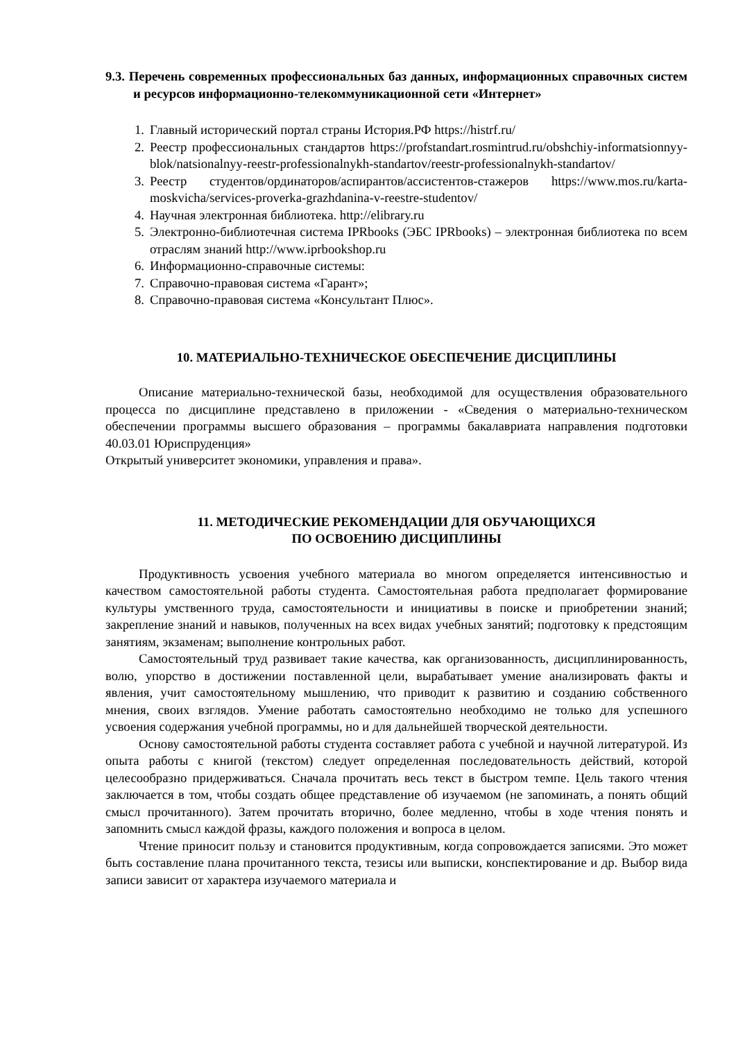9.3. Перечень современных профессиональных баз данных, информационных справочных систем и ресурсов информационно-телекоммуникационной сети «Интернет»
1. Главный исторический портал страны История.РФ https://histrf.ru/
2. Реестр профессиональных стандартов https://profstandart.rosmintrud.ru/obshchiy-informatsionnyy-blok/natsionalnyy-reestr-professionalnykh-standartov/reestr-professionalnykh-standartov/
3. Реестр студентов/ординаторов/аспирантов/ассистентов-стажеров https://www.mos.ru/karta-moskvicha/services-proverka-grazhdanina-v-reestre-studentov/
4. Научная электронная библиотека. http://elibrary.ru
5. Электронно-библиотечная система IPRbooks (ЭБС IPRbooks) – электронная библиотека по всем отраслям знаний http://www.iprbookshop.ru
6. Информационно-справочные системы:
7. Справочно-правовая система «Гарант»;
8. Справочно-правовая система «Консультант Плюс».
10. МАТЕРИАЛЬНО-ТЕХНИЧЕСКОЕ ОБЕСПЕЧЕНИЕ ДИСЦИПЛИНЫ
Описание материально-технической базы, необходимой для осуществления образовательного процесса по дисциплине представлено в приложении - «Сведения о материально-техническом обеспечении программы высшего образования – программы бакалавриата направления подготовки 40.03.01 Юриспруденция»
Открытый университет экономики, управления и права».
11. МЕТОДИЧЕСКИЕ РЕКОМЕНДАЦИИ ДЛЯ ОБУЧАЮЩИХСЯ
ПО ОСВОЕНИЮ ДИСЦИПЛИНЫ
Продуктивность усвоения учебного материала во многом определяется интенсивностью и качеством самостоятельной работы студента. Самостоятельная работа предполагает формирование культуры умственного труда, самостоятельности и инициативы в поиске и приобретении знаний; закрепление знаний и навыков, полученных на всех видах учебных занятий; подготовку к предстоящим занятиям, экзаменам; выполнение контрольных работ.
Самостоятельный труд развивает такие качества, как организованность, дисциплинированность, волю, упорство в достижении поставленной цели, вырабатывает умение анализировать факты и явления, учит самостоятельному мышлению, что приводит к развитию и созданию собственного мнения, своих взглядов. Умение работать самостоятельно необходимо не только для успешного усвоения содержания учебной программы, но и для дальнейшей творческой деятельности.
Основу самостоятельной работы студента составляет работа с учебной и научной литературой. Из опыта работы с книгой (текстом) следует определенная последовательность действий, которой целесообразно придерживаться. Сначала прочитать весь текст в быстром темпе. Цель такого чтения заключается в том, чтобы создать общее представление об изучаемом (не запоминать, а понять общий смысл прочитанного). Затем прочитать вторично, более медленно, чтобы в ходе чтения понять и запомнить смысл каждой фразы, каждого положения и вопроса в целом.
Чтение приносит пользу и становится продуктивным, когда сопровождается записями. Это может быть составление плана прочитанного текста, тезисы или выписки, конспектирование и др. Выбор вида записи зависит от характера изучаемого материала и